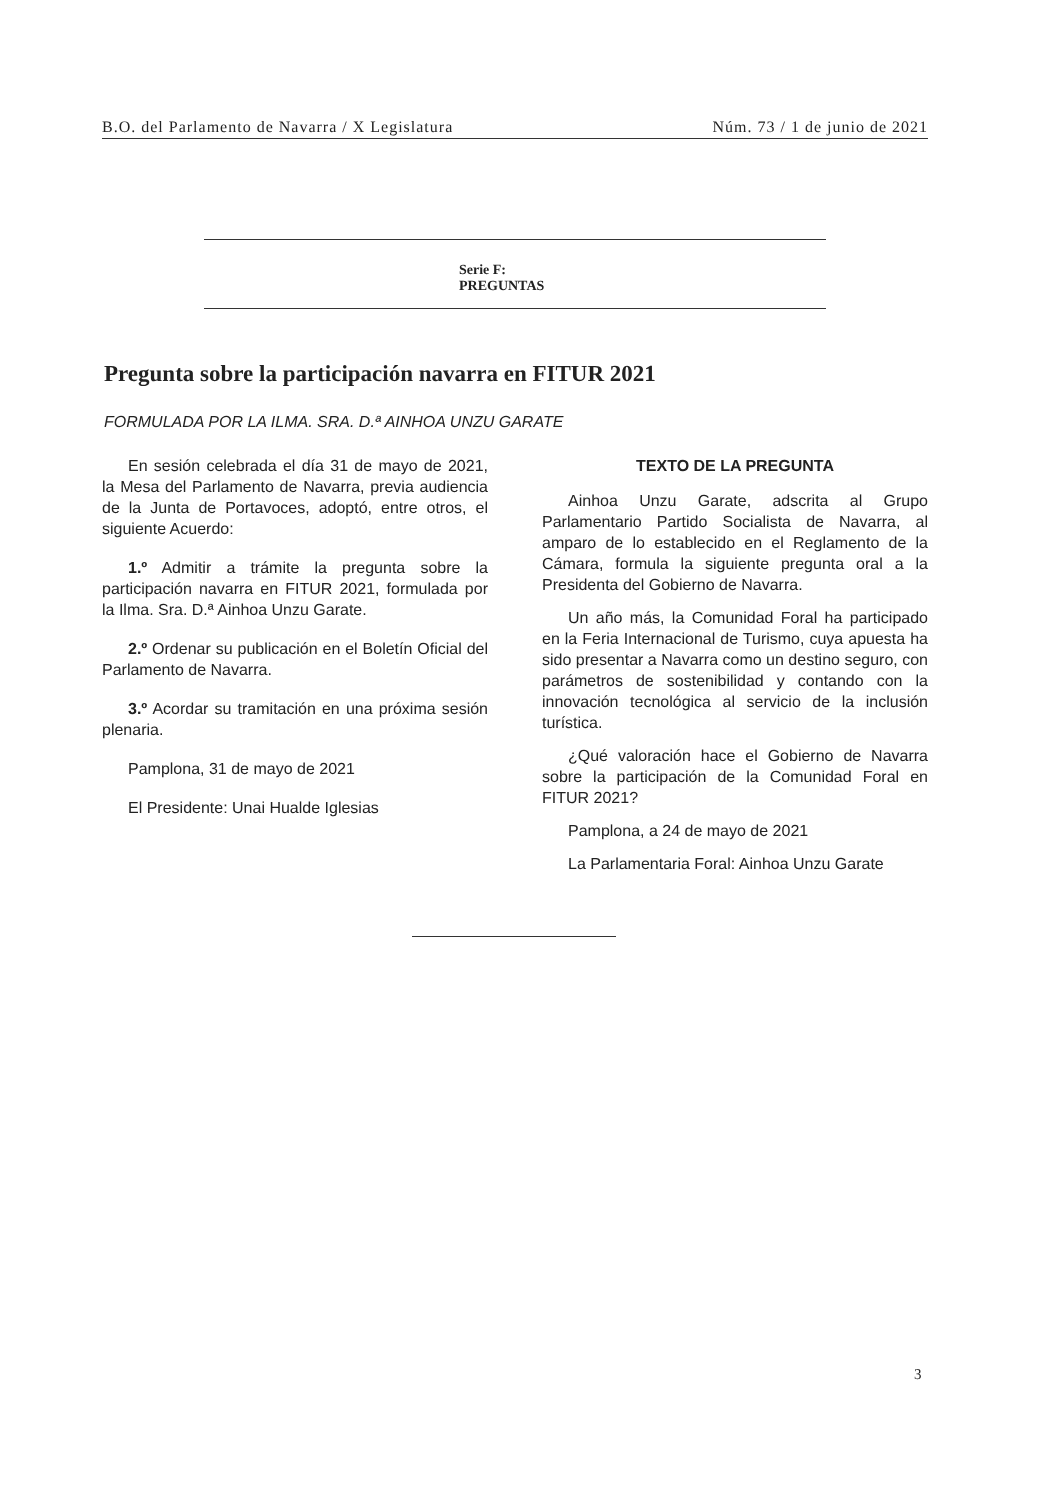B.O. del Parlamento de Navarra / X Legislatura Núm. 73 / 1 de junio de 2021
Serie F:
PREGUNTAS
Pregunta sobre la participación navarra en FITUR 2021
FORMULADA POR LA ILMA. SRA. D.ª AINHOA UNZU GARATE
En sesión celebrada el día 31 de mayo de 2021, la Mesa del Parlamento de Navarra, previa audiencia de la Junta de Portavoces, adoptó, entre otros, el siguiente Acuerdo:
1.º Admitir a trámite la pregunta sobre la participación navarra en FITUR 2021, formulada por la Ilma. Sra. D.ª Ainhoa Unzu Garate.
2.º Ordenar su publicación en el Boletín Oficial del Parlamento de Navarra.
3.º Acordar su tramitación en una próxima sesión plenaria.
Pamplona, 31 de mayo de 2021
El Presidente: Unai Hualde Iglesias
TEXTO DE LA PREGUNTA
Ainhoa Unzu Garate, adscrita al Grupo Parlamentario Partido Socialista de Navarra, al amparo de lo establecido en el Reglamento de la Cámara, formula la siguiente pregunta oral a la Presidenta del Gobierno de Navarra.
Un año más, la Comunidad Foral ha participado en la Feria Internacional de Turismo, cuya apuesta ha sido presentar a Navarra como un destino seguro, con parámetros de sostenibilidad y contando con la innovación tecnológica al servicio de la inclusión turística.
¿Qué valoración hace el Gobierno de Navarra sobre la participación de la Comunidad Foral en FITUR 2021?
Pamplona, a 24 de mayo de 2021
La Parlamentaria Foral: Ainhoa Unzu Garate
3